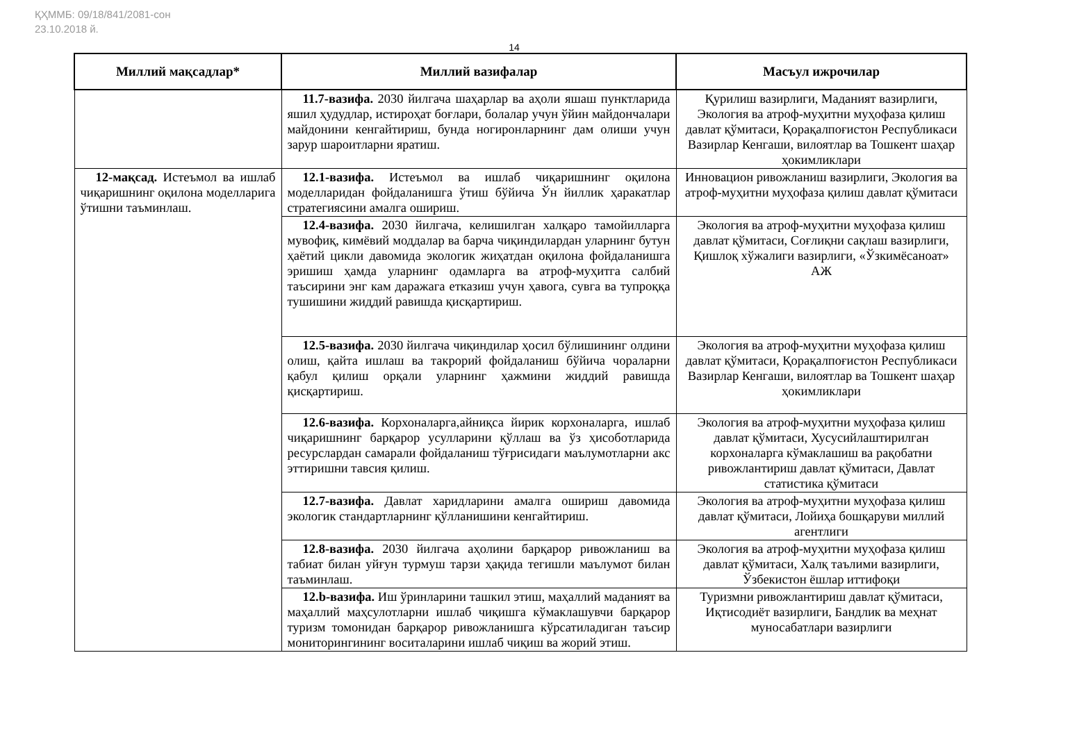ҚҲММБ: 09/18/841/2081-сон
23.10.2018 й.
14
| Миллий мақсадлар* | Миллий вазифалар | Масъул ижрочилар |
| --- | --- | --- |
| | 11.7-вазифа. 2030 йилгача шаҳарлар ва аҳоли яшаш пунктларида яшил ҳудудлар, истироҳат боғлари, болалар учун ўйин майдончалари майдонини кенгайтириш, бунда ногиронларнинг дам олиши учун зарур шароитларни яратиш. | Қурилиш вазирлиги, Маданият вазирлиги, Экология ва атроф-муҳитни муҳофаза қилиш давлат қўмитаси, Қорақалпоғистон Республикаси Вазирлар Кенгаши, вилоятлар ва Тошкент шаҳар ҳокимликлари |
| 12-мақсад. Истеъмол ва ишлаб чиқаришнинг оқилона моделларига ўтишни таъминлаш. | 12.1-вазифа. Истеъмол ва ишлаб чиқаришнинг оқилона моделларидан фойдаланишга ўтиш бўйича Ўн йиллик ҳаракатлар стратегиясини амалга ошириш. | Инновацион ривожланиш вазирлиги, Экология ва атроф-муҳитни муҳофаза қилиш давлат қўмитаси |
| | 12.4-вазифа. 2030 йилгача, келишилган халқаро тамойилларга мувофиқ, кимёвий моддалар ва барча чиқиндилардан уларнинг бутун ҳаётий цикли давомида экологик жиҳатдан оқилона фойдаланишга эришиш ҳамда уларнинг одамларга ва атроф-муҳитга салбий таъсирини энг кам даражага етказиш учун ҳавога, сувга ва тупроққа тушишини жиддий равишда қисқартириш. | Экология ва атроф-муҳитни муҳофаза қилиш давлат қўмитаси, Соғлиқни сақлаш вазирлиги, Қишлоқ хўжалиги вазирлиги, «Ўзкимёсаноат» АЖ |
| | 12.5-вазифа. 2030 йилгача чиқиндилар ҳосил бўлишининг олдини олиш, қайта ишлаш ва такрорий фойдаланиш бўйича чораларни қабул қилиш орқали уларнинг ҳажмини жиддий равишда қисқартириш. | Экология ва атроф-муҳитни муҳофаза қилиш давлат қўмитаси, Қорақалпоғистон Республикаси Вазирлар Кенгаши, вилоятлар ва Тошкент шаҳар ҳокимликлари |
| | 12.6-вазифа. Корхоналарга,айниқса йирик корхоналарга, ишлаб чиқаришнинг барқарор усулларини қўллаш ва ўз ҳисоботларида ресурслардан самарали фойдаланиш тўғрисидаги маълумотларни акс эттиришни тавсия қилиш. | Экология ва атроф-муҳитни муҳофаза қилиш давлат қўмитаси, Хусусийлаштирилган корхоналарга кўмаклашиш ва рақобатни ривожлантириш давлат қўмитаси, Давлат статистика қўмитаси |
| | 12.7-вазифа. Давлат харидларини амалга ошириш давомида экологик стандартларнинг қўлланишини кенгайтириш. | Экология ва атроф-муҳитни муҳофаза қилиш давлат қўмитаси, Лойиҳа бошқаруви миллий агентлиги |
| | 12.8-вазифа. 2030 йилгача аҳолини барқарор ривожланиш ва табиат билан уйғун турмуш тарзи ҳақида тегишли маълумот билан таъминлаш. | Экология ва атроф-муҳитни муҳофаза қилиш давлат қўмитаси, Халқ таълими вазирлиги, Ўзбекистон ёшлар иттифоқи |
| | 12.b-вазифа. Иш ўринларини ташкил этиш, маҳаллий маданият ва маҳаллий маҳсулотларни ишлаб чиқишга кўмаклашувчи барқарор туризм томонидан барқарор ривожланишга кўрсатиладиган таъсир мониторингининг воситаларини ишлаб чиқиш ва жорий этиш. | Туризмни ривожлантириш давлат қўмитаси, Иқтисодиёт вазирлиги, Бандлик ва меҳнат муносабатлари вазирлиги |